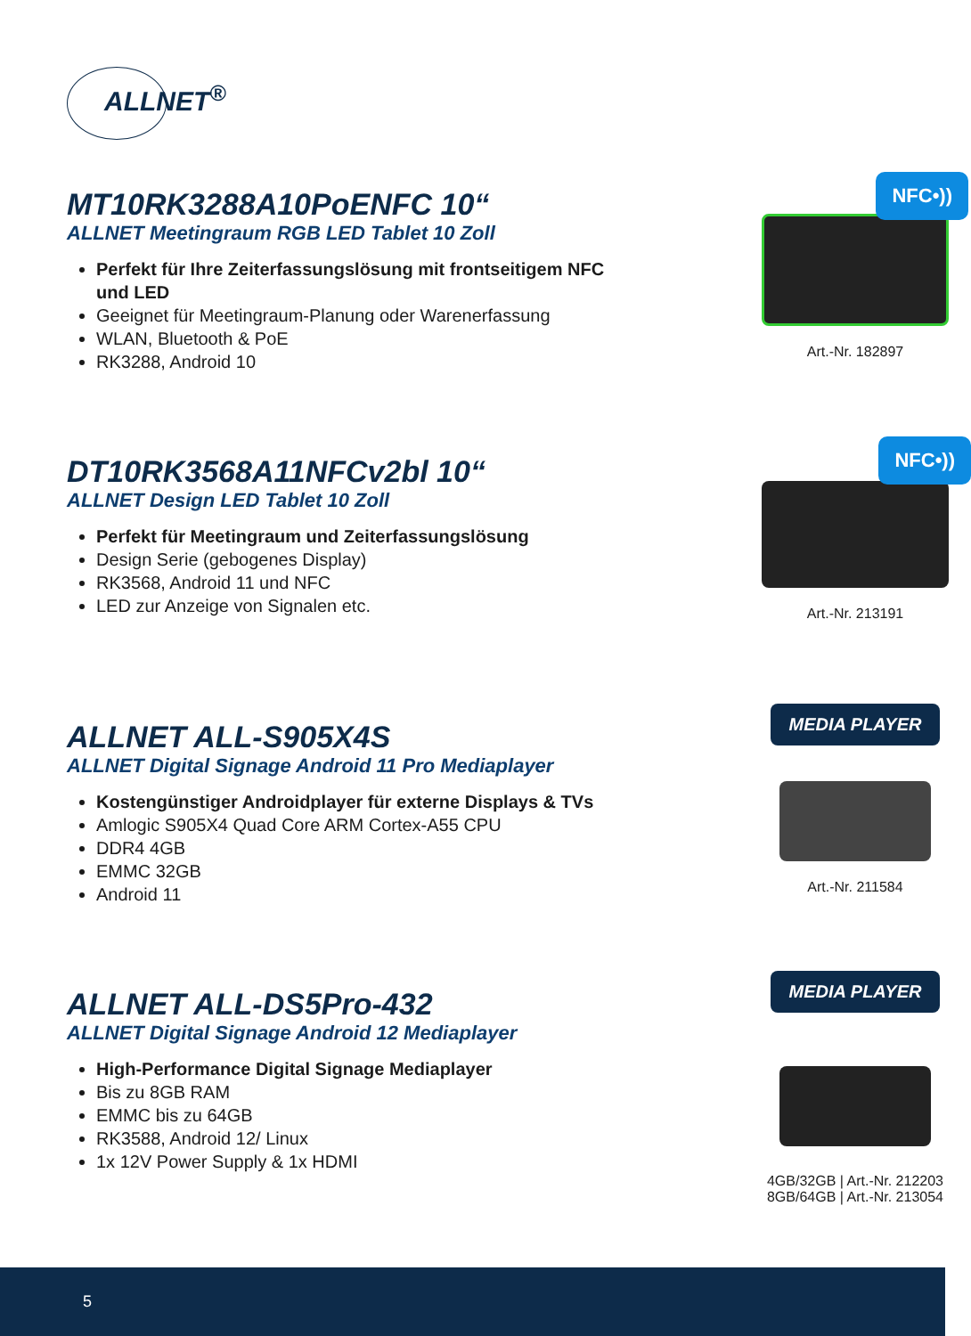ALLNET<sup>®</sup>
MT10RK3288A10PoENFC 10“
ALLNET Meetingraum RGB LED Tablet 10 Zoll
Perfekt für Ihre Zeiterfassungslösung mit frontseitigem NFC und LED
Geeignet für Meetingraum-Planung oder Warenerfassung
WLAN, Bluetooth & PoE
RK3288, Android 10
NFC•))
Art.-Nr. 182897
DT10RK3568A11NFCv2bl 10“
ALLNET Design LED Tablet 10 Zoll
Perfekt für Meetingraum und Zeiterfassungslösung
Design Serie (gebogenes Display)
RK3568, Android 11 und NFC
LED zur Anzeige von Signalen etc.
NFC•))
Art.-Nr. 213191
ALLNET ALL-S905X4S
ALLNET Digital Signage Android 11 Pro Mediaplayer
Kostengünstiger Androidplayer für externe Displays & TVs
Amlogic S905X4 Quad Core ARM Cortex-A55 CPU
DDR4 4GB
EMMC 32GB
Android 11
MEDIA PLAYER
Art.-Nr. 211584
ALLNET ALL-DS5Pro-432
ALLNET Digital Signage Android 12 Mediaplayer
High-Performance Digital Signage Mediaplayer
Bis zu 8GB RAM
EMMC bis zu 64GB
RK3588, Android 12/ Linux
1x 12V Power Supply & 1x HDMI
MEDIA PLAYER
4GB/32GB | Art.-Nr. 212203
8GB/64GB | Art.-Nr. 213054
5